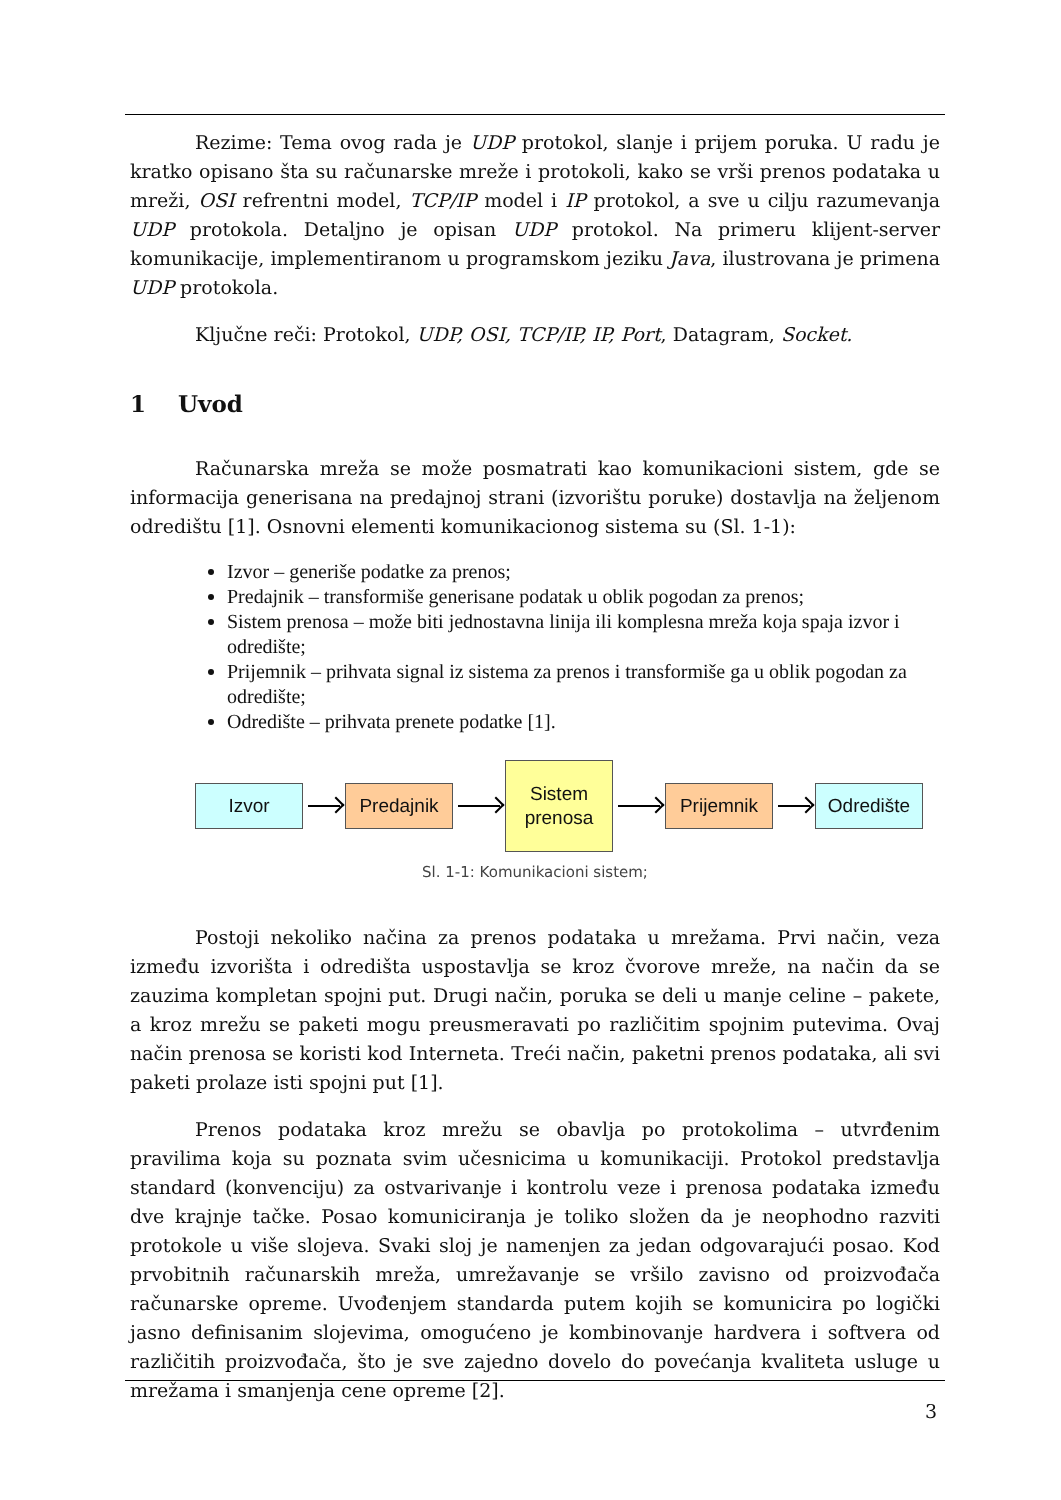Rezime: Tema ovog rada je UDP protokol, slanje i prijem poruka. U radu je kratko opisano šta su računarske mreže i protokoli, kako se vrši prenos podataka u mreži, OSI refrentni model, TCP/IP model i IP protokol, a sve u cilju razumevanja UDP protokola. Detaljno je opisan UDP protokol. Na primeru klijent-server komunikacije, implementiranom u programskom jeziku Java, ilustrovana je primena UDP protokola.
Ključne reči: Protokol, UDP, OSI, TCP/IP, IP, Port, Datagram, Socket.
1 Uvod
Računarska mreža se može posmatrati kao komunikacioni sistem, gde se informacija generisana na predajnoj strani (izvorištu poruke) dostavlja na željenom odredištu [1]. Osnovni elementi komunikacionog sistema su (Sl. 1-1):
Izvor – generiše podatke za prenos;
Predajnik – transformiše generisane podatak u oblik pogodan za prenos;
Sistem prenosa – može biti jednostavna linija ili komplesna mreža koja spaja izvor i odredište;
Prijemnik – prihvata signal iz sistema za prenos i transformiše ga u oblik pogodan za odredište;
Odredište – prihvata prenete podatke [1].
Izvor Predajnik
Sistem
prenosa
Prijemnik Odredište
Sl. 1-1: Komunikacioni sistem;
Postoji nekoliko načina za prenos podataka u mrežama. Prvi način, veza između izvorišta i odredišta uspostavlja se kroz čvorove mreže, na način da se zauzima kompletan spojni put. Drugi način, poruka se deli u manje celine – pakete, a kroz mrežu se paketi mogu preusmeravati po različitim spojnim putevima. Ovaj način prenosa se koristi kod Interneta. Treći način, paketni prenos podataka, ali svi paketi prolaze isti spojni put [1].
Prenos podataka kroz mrežu se obavlja po protokolima – utvrđenim pravilima koja su poznata svim učesnicima u komunikaciji. Protokol predstavlja standard (konvenciju) za ostvarivanje i kontrolu veze i prenosa podataka između dve krajnje tačke. Posao komuniciranja je toliko složen da je neophodno razviti protokole u više slojeva. Svaki sloj je namenjen za jedan odgovarajući posao. Kod prvobitnih računarskih mreža, umrežavanje se vršilo zavisno od proizvođača računarske opreme. Uvođenjem standarda putem kojih se komunicira po logički jasno definisanim slojevima, omogućeno je kombinovanje hardvera i softvera od različitih proizvođača, što je sve zajedno dovelo do povećanja kvaliteta usluge u mrežama i smanjenja cene opreme [2].
3